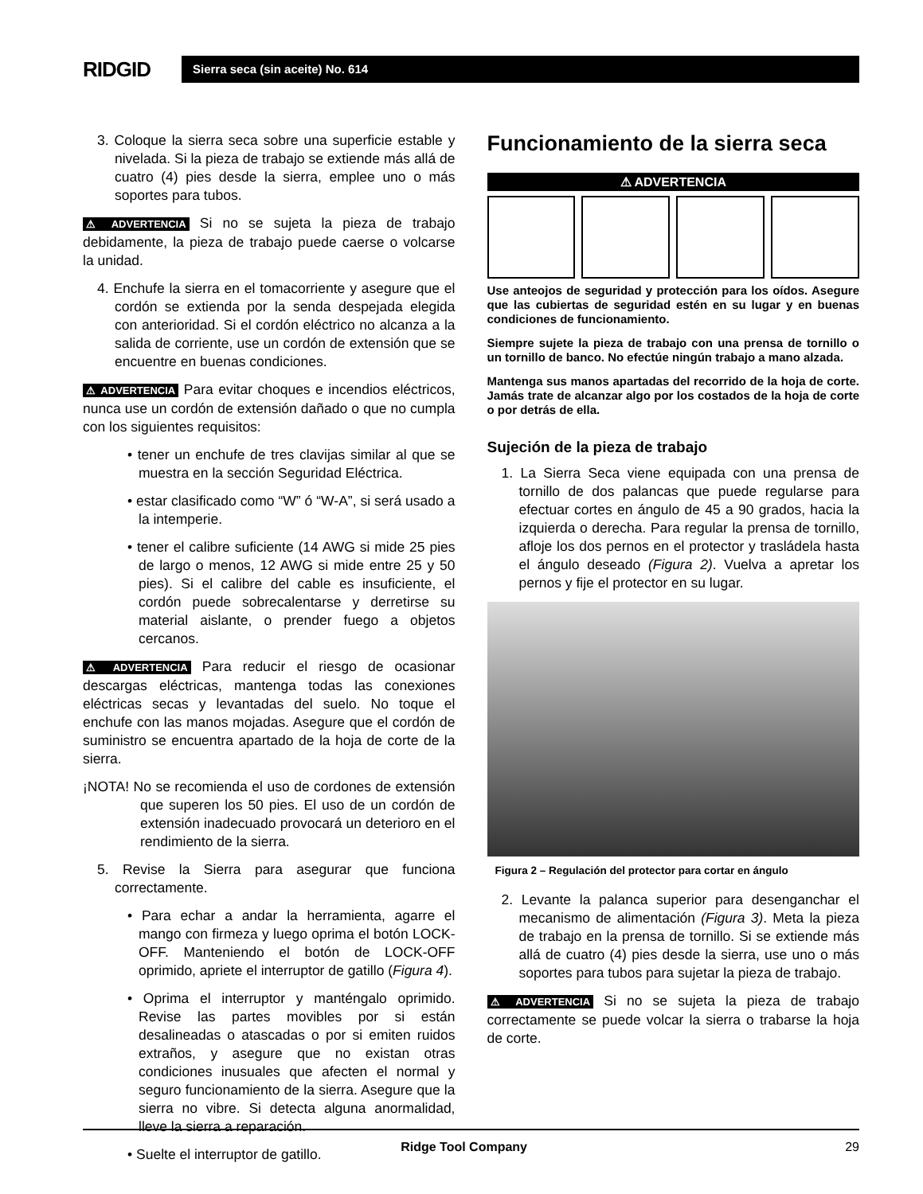RIDGID
Sierra seca (sin aceite) No. 614
3. Coloque la sierra seca sobre una superficie estable y nivelada. Si la pieza de trabajo se extiende más allá de cuatro (4) pies desde la sierra, emplee uno o más soportes para tubos.
⚠ ADVERTENCIA Si no se sujeta la pieza de trabajo debidamente, la pieza de trabajo puede caerse o volcarse la unidad.
4. Enchufe la sierra en el tomacorriente y asegure que el cordón se extienda por la senda despejada elegida con anterioridad. Si el cordón eléctrico no alcanza a la salida de corriente, use un cordón de extensión que se encuentre en buenas condiciones.
⚠ ADVERTENCIA Para evitar choques e incendios eléctricos, nunca use un cordón de extensión dañado o que no cumpla con los siguientes requisitos:
• tener un enchufe de tres clavijas similar al que se muestra en la sección Seguridad Eléctrica.
• estar clasificado como “W” ó “W-A”, si será usado a la intemperie.
• tener el calibre suficiente (14 AWG si mide 25 pies de largo o menos, 12 AWG si mide entre 25 y 50 pies). Si el calibre del cable es insuficiente, el cordón puede sobrecalentarse y derretirse su material aislante, o prender fuego a objetos cercanos.
⚠ ADVERTENCIA Para reducir el riesgo de ocasionar descargas eléctricas, mantenga todas las conexiones eléctricas secas y levantadas del suelo. No toque el enchufe con las manos mojadas. Asegure que el cordón de suministro se encuentra apartado de la hoja de corte de la sierra.
¡NOTA! No se recomienda el uso de cordones de extensión que superen los 50 pies. El uso de un cordón de extensión inadecuado provocará un deterioro en el rendimiento de la sierra.
5. Revise la Sierra para asegurar que funciona correctamente.
• Para echar a andar la herramienta, agarre el mango con firmeza y luego oprima el botón LOCK-OFF. Manteniendo el botón de LOCK-OFF oprimido, apriete el interruptor de gatillo (Figura 4).
• Oprima el interruptor y manténgalo oprimido. Revise las partes movibles por si están desalineadas o atascadas o por si emiten ruidos extraños, y asegure que no existan otras condiciones inusuales que afecten el normal y seguro funcionamiento de la sierra. Asegure que la sierra no vibre. Si detecta alguna anormalidad, lleve la sierra a reparación.
• Suelte el interruptor de gatillo.
Funcionamiento de la sierra seca
⚠ ADVERTENCIA
Use anteojos de seguridad y protección para los oídos. Asegure que las cubiertas de seguridad estén en su lugar y en buenas condiciones de funcionamiento.
Siempre sujete la pieza de trabajo con una prensa de tornillo o un tornillo de banco. No efectúe ningún trabajo a mano alzada.
Mantenga sus manos apartadas del recorrido de la hoja de corte. Jamás trate de alcanzar algo por los costados de la hoja de corte o por detrás de ella.
Sujeción de la pieza de trabajo
1. La Sierra Seca viene equipada con una prensa de tornillo de dos palancas que puede regularse para efectuar cortes en ángulo de 45 a 90 grados, hacia la izquierda o derecha. Para regular la prensa de tornillo, afloje los dos pernos en el protector y trasládela hasta el ángulo deseado (Figura 2). Vuelva a apretar los pernos y fije el protector en su lugar.
Figura 2 – Regulación del protector para cortar en ángulo
2. Levante la palanca superior para desenganchar el mecanismo de alimentación (Figura 3). Meta la pieza de trabajo en la prensa de tornillo. Si se extiende más allá de cuatro (4) pies desde la sierra, use uno o más soportes para tubos para sujetar la pieza de trabajo.
⚠ ADVERTENCIA Si no se sujeta la pieza de trabajo correctamente se puede volcar la sierra o trabarse la hoja de corte.
Ridge Tool Company 29